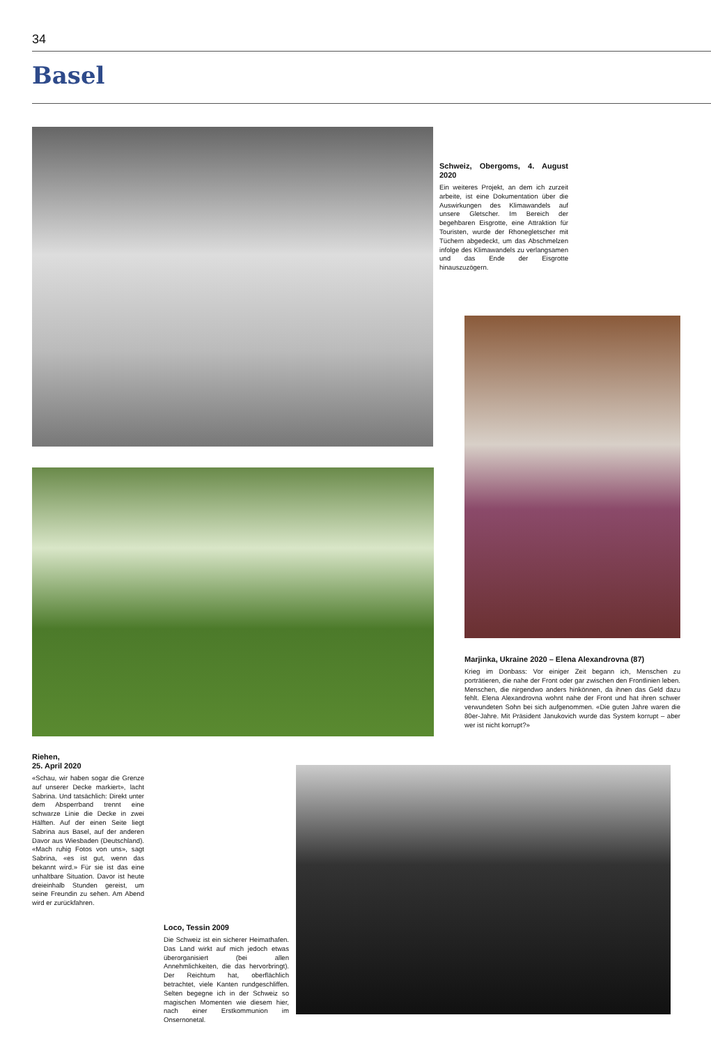34
Basel
Schweiz, Obergoms, 4. August 2020
Ein weiteres Projekt, an dem ich zurzeit arbeite, ist eine Dokumentation über die Auswirkungen des Klimawandels auf unsere Gletscher. Im Bereich der begehbaren Eisgrotte, eine Attraktion für Touristen, wurde der Rhonegletscher mit Tüchern abgedeckt, um das Abschmelzen infolge des Klimawandels zu verlangsamen und das Ende der Eisgrotte hinauszuzögern.
Marjinka, Ukraine 2020 – Elena Alexandrovna (87)
Krieg im Donbass: Vor einiger Zeit begann ich, Menschen zu porträtieren, die nahe der Front oder gar zwischen den Frontlinien leben. Menschen, die nirgendwo anders hinkönnen, da ihnen das Geld dazu fehlt. Elena Alexandrovna wohnt nahe der Front und hat ihren schwer verwundeten Sohn bei sich aufgenommen. «Die guten Jahre waren die 80er-Jahre. Mit Präsident Janukovich wurde das System korrupt – aber wer ist nicht korrupt?»
Riehen,
25. April 2020
«Schau, wir haben sogar die Grenze auf unserer Decke markiert», lacht Sabrina. Und tatsächlich: Direkt unter dem Absperrband trennt eine schwarze Linie die Decke in zwei Hälften. Auf der einen Seite liegt Sabrina aus Basel, auf der anderen Davor aus Wiesbaden (Deutschland). «Mach ruhig Fotos von uns», sagt Sabrina, «es ist gut, wenn das bekannt wird.» Für sie ist das eine unhaltbare Situation. Davor ist heute dreieinhalb Stunden gereist, um seine Freundin zu sehen. Am Abend wird er zurückfahren.
Loco, Tessin 2009
Die Schweiz ist ein sicherer Heimathafen. Das Land wirkt auf mich jedoch etwas überorganisiert (bei allen Annehmlichkeiten, die das hervorbringt). Der Reichtum hat, oberflächlich betrachtet, viele Kanten rundgeschliffen. Selten begegne ich in der Schweiz so magischen Momenten wie diesem hier, nach einer Erstkommunion im Onsernonetal.